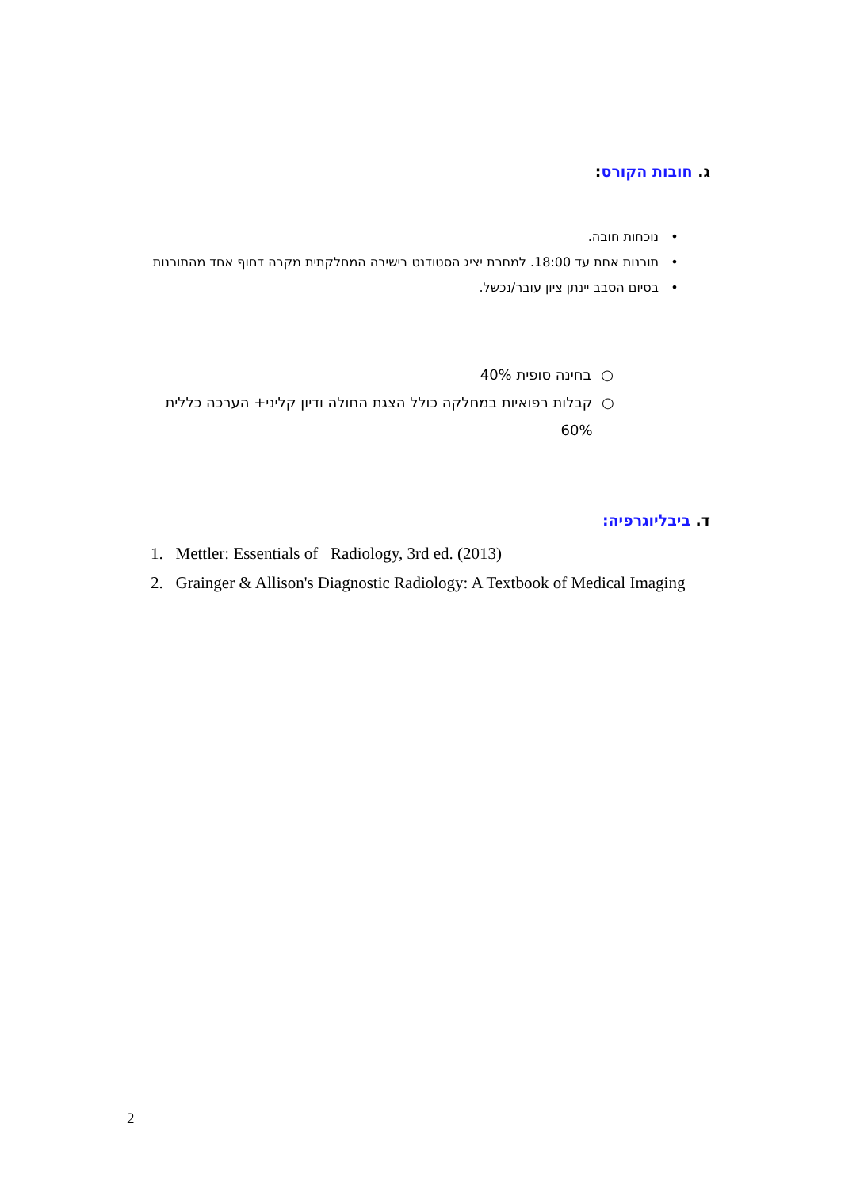ג. חובות הקורס:
• נוכחות חובה.
• תורנות אחת עד 18:00. למחרת יציג הסטודנט בישיבה המחלקתית מקרה דחוף אחד מהתורנות
• בסיום הסבב יינתן ציון עובר/נכשל.
○ בחינה סופית 40%
○ קבלות רפואיות במחלקה כולל הצגת החולה ודיון קליני+ הערכה כללית 60%
ד. ביבליוגרפיה:
1. Mettler: Essentials of Radiology, 3rd ed. (2013)
2. Grainger & Allison's Diagnostic Radiology: A Textbook of Medical Imaging
2